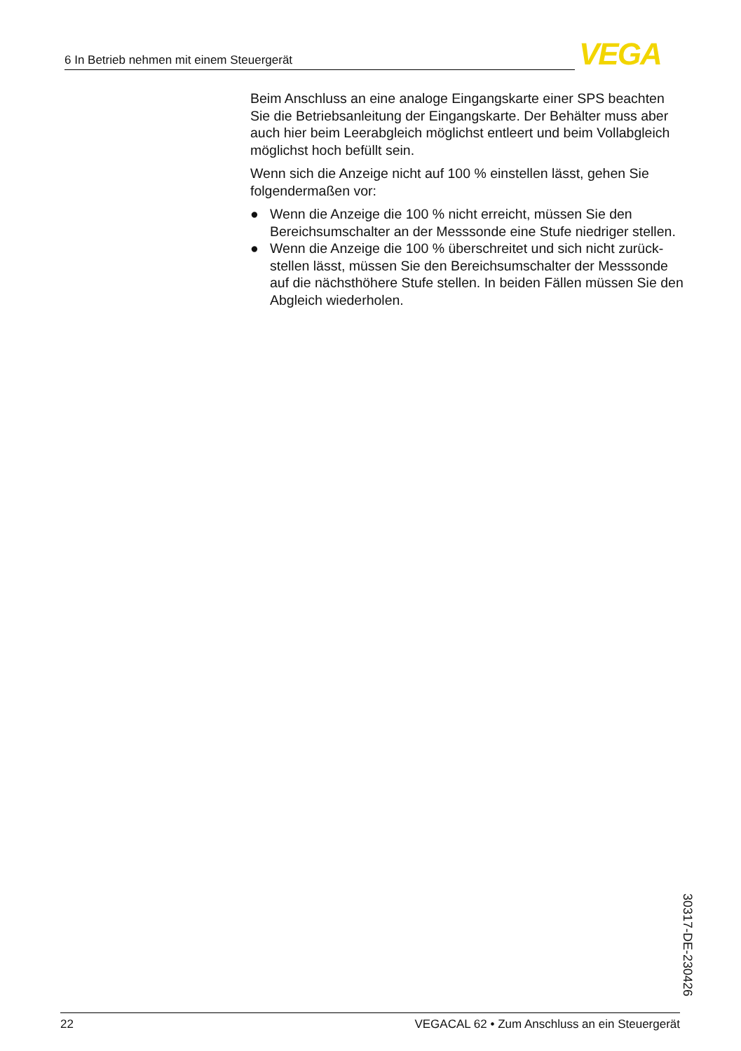6 In Betrieb nehmen mit einem Steuergerät VEGA
Beim Anschluss an eine analoge Eingangskarte einer SPS beachten Sie die Betriebsanleitung der Eingangskarte. Der Behälter muss aber auch hier beim Leerabgleich möglichst entleert und beim Vollabgleich möglichst hoch befüllt sein.
Wenn sich die Anzeige nicht auf 100 % einstellen lässt, gehen Sie folgendermaßen vor:
● Wenn die Anzeige die 100 % nicht erreicht, müssen Sie den Bereichsumschalter an der Messsonde eine Stufe niedriger stellen.
● Wenn die Anzeige die 100 % überschreitet und sich nicht zurück­stellen lässt, müssen Sie den Bereichsumschalter der Messsonde auf die nächsthöhere Stufe stellen. In beiden Fällen müssen Sie den Abgleich wiederholen.
30317-DE-230426
22 VEGACAL 62 • Zum Anschluss an ein Steuergerät